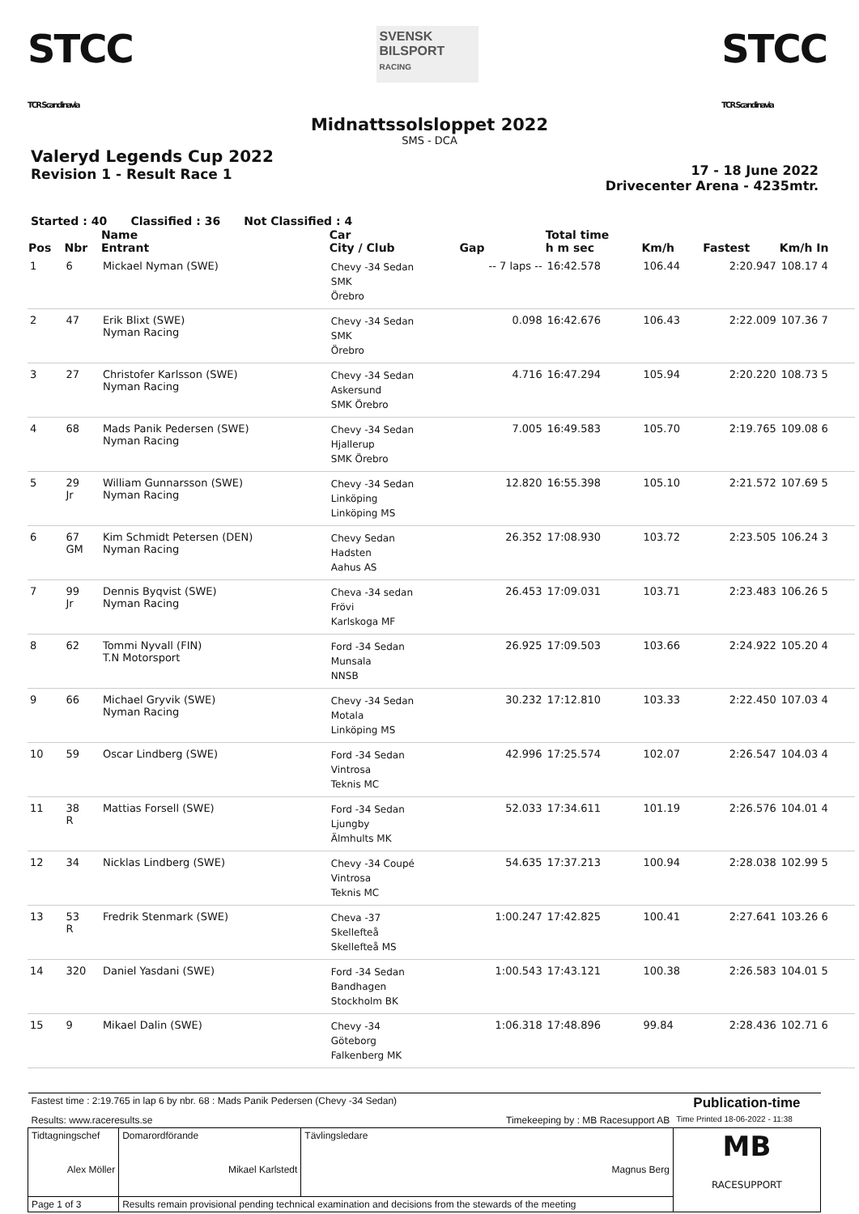STCC
TCR Scandinavia
SVENSK
BILSPORT
RACING
STCC
TCR Scandinavia
Midnattssolsloppet 2022
SMS - DCA
Valeryd Legends Cup 2022
Revision 1 - Result Race 1
17 - 18 June 2022
Drivecenter Arena - 4235mtr.
Started : 40 Classified : 36 Not Classified : 4
| Pos | Nbr | Name Entrant | Car City / Club | Gap | Total time h m sec | Km/h | Fastest | Km/h In |
| --- | --- | --- | --- | --- | --- | --- | --- | --- |
| 1 | 6 | Mickael Nyman (SWE) | Chevy -34 Sedan SMK Örebro | -- 7 laps -- | 16:42.578 | 106.44 | 2:20.947 | 108.17 4 |
| 2 | 47 | Erik Blixt (SWE) Nyman Racing | Chevy -34 Sedan SMK Örebro | 0.098 | 16:42.676 | 106.43 | 2:22.009 | 107.36 7 |
| 3 | 27 | Christofer Karlsson (SWE) Nyman Racing | Chevy -34 Sedan Askersund SMK Örebro | 4.716 | 16:47.294 | 105.94 | 2:20.220 | 108.73 5 |
| 4 | 68 | Mads Panik Pedersen (SWE) Nyman Racing | Chevy -34 Sedan Hjallerup SMK Örebro | 7.005 | 16:49.583 | 105.70 | 2:19.765 | 109.08 6 |
| 5 | 29 Jr | William Gunnarsson (SWE) Nyman Racing | Chevy -34 Sedan Linköping Linköping MS | 12.820 | 16:55.398 | 105.10 | 2:21.572 | 107.69 5 |
| 6 | 67 GM | Kim Schmidt Petersen (DEN) Nyman Racing | Chevy Sedan Hadsten Aahus AS | 26.352 | 17:08.930 | 103.72 | 2:23.505 | 106.24 3 |
| 7 | 99 Jr | Dennis Byqvist (SWE) Nyman Racing | Cheva -34 sedan Frövi Karlskoga MF | 26.453 | 17:09.031 | 103.71 | 2:23.483 | 106.26 5 |
| 8 | 62 | Tommi Nyvall (FIN) T.N Motorsport | Ford -34 Sedan Munsala NNSB | 26.925 | 17:09.503 | 103.66 | 2:24.922 | 105.20 4 |
| 9 | 66 | Michael Gryvik (SWE) Nyman Racing | Chevy -34 Sedan Motala Linköping MS | 30.232 | 17:12.810 | 103.33 | 2:22.450 | 107.03 4 |
| 10 | 59 | Oscar Lindberg (SWE) | Ford -34 Sedan Vintrosa Teknis MC | 42.996 | 17:25.574 | 102.07 | 2:26.547 | 104.03 4 |
| 11 | 38 R | Mattias Forsell (SWE) | Ford -34 Sedan Ljungby Älmhults MK | 52.033 | 17:34.611 | 101.19 | 2:26.576 | 104.01 4 |
| 12 | 34 | Nicklas Lindberg (SWE) | Chevy -34 Coupé Vintrosa Teknis MC | 54.635 | 17:37.213 | 100.94 | 2:28.038 | 102.99 5 |
| 13 | 53 R | Fredrik Stenmark (SWE) | Cheva -37 Skellefteå Skellefteå MS | 1:00.247 | 17:42.825 | 100.41 | 2:27.641 | 103.26 6 |
| 14 | 320 | Daniel Yasdani (SWE) | Ford -34 Sedan Bandhagen Stockholm BK | 1:00.543 | 17:43.121 | 100.38 | 2:26.583 | 104.01 5 |
| 15 | 9 | Mikael Dalin (SWE) | Chevy -34 Göteborg Falkenberg MK | 1:06.318 | 17:48.896 | 99.84 | 2:28.436 | 102.71 6 |
| Fastest time : 2:19.765 in lap 6 by nbr. 68 : Mads Panik Pedersen (Chevy -34 Sedan) | | | Publication-time |
| Results: www.raceresults.se | | Timekeeping by : MB Racesupport AB | Time Printed 18-06-2022 - 11:38 |
| Tidtagningschef Alex Möller | Domarordförande Mikael Karlstedt | Tävlingsledare Magnus Berg | MB RACESUPPORT |
| Page 1 of 3 | Results remain provisional pending technical examination and decisions from the stewards of the meeting | | |